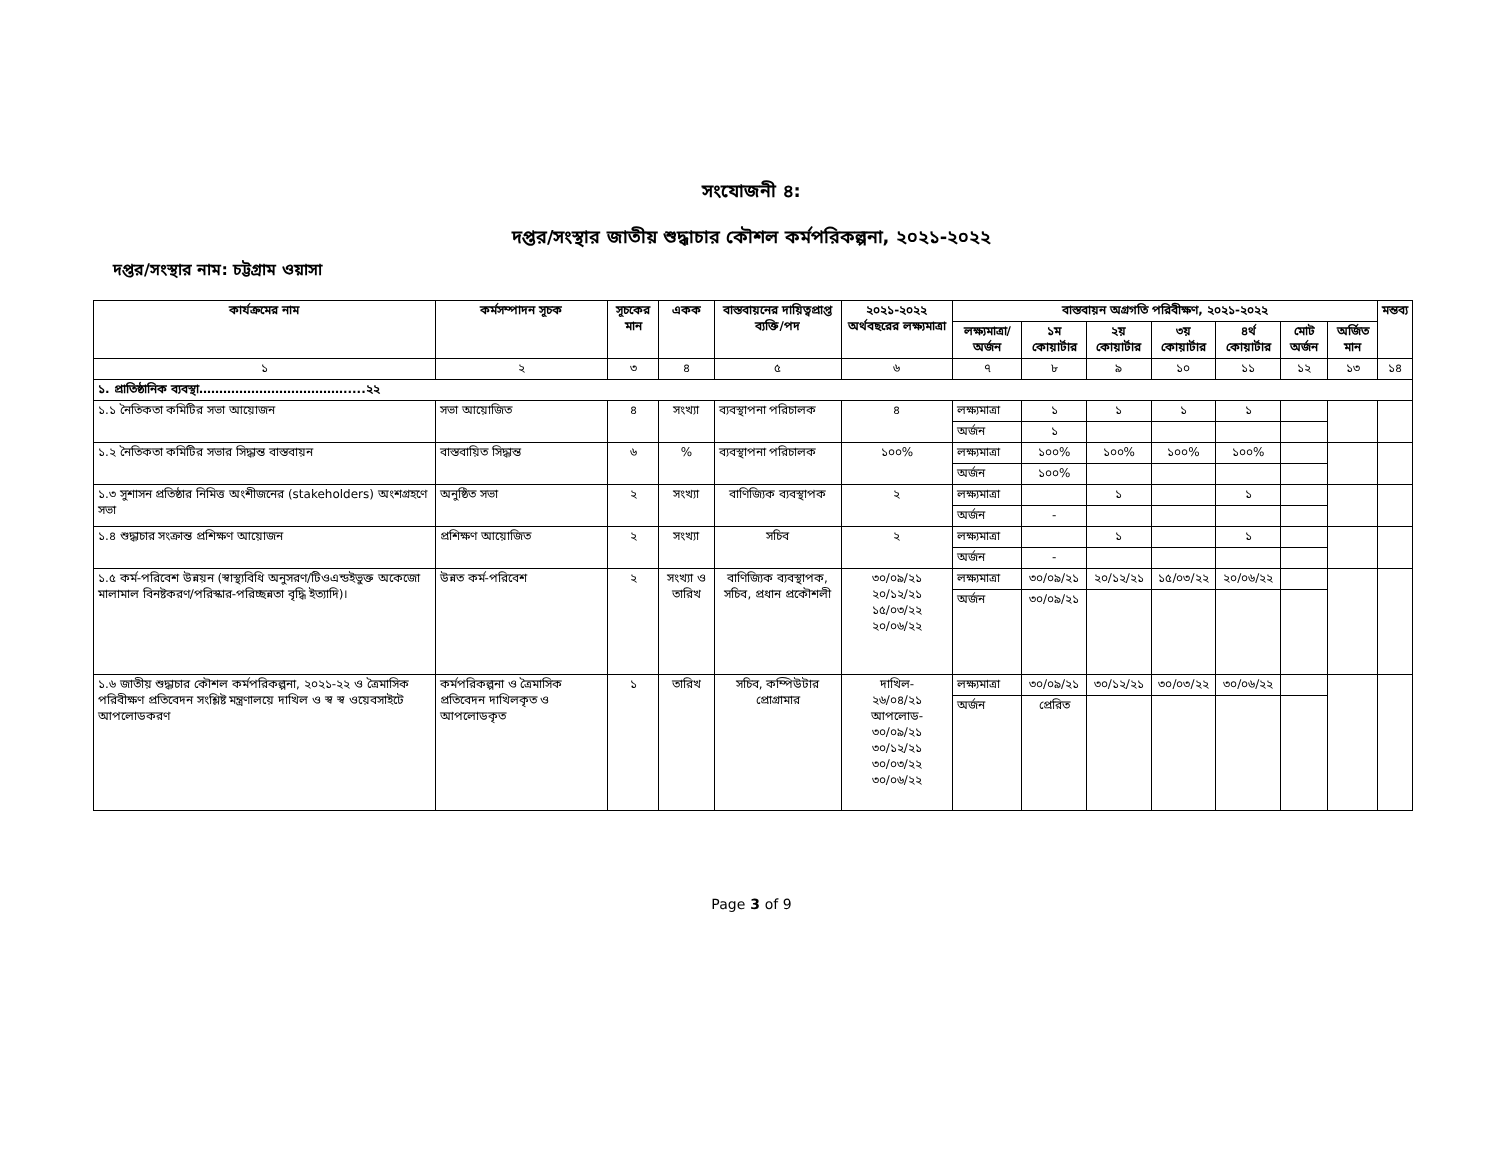সংযোজনী ৪:
দপ্তর/সংস্থার জাতীয় শুদ্ধাচার কৌশল কর্মপরিকল্পনা, ২০২১-২০২২
দপ্তর/সংস্থার নাম: চট্টগ্রাম ওয়াসা
| কার্যক্রমের নাম | কর্মসম্পাদন সূচক | সূচকের মান | একক | বাস্তবায়নের দায়িত্বপ্রাপ্ত ব্যক্তি/পদ | ২০২১-২০২২ অর্থবছরের লক্ষ্যমাত্রা | বাস্তবায়ন অগ্রগতি পরিবীক্ষণ, ২০২১-২০২২ | | | | | | | মন্তব্য |
| --- | --- | --- | --- | --- | --- | --- | --- | --- | --- | --- | --- | --- | --- |
| | | | | | | লক্ষ্যমাত্রা/ অর্জন | ১ম কোয়ার্টার | ২য় কোয়ার্টার | ৩য় কোয়ার্টার | ৪র্থ কোয়ার্টার | মোট অর্জন | অর্জিত মান | |
| ১ | ২ | ৩ | ৪ | ৫ | ৬ | ৭ | ৮ | ৯ | ১০ | ১১ | ১২ | ১৩ | ১৪ |
| ১. প্রাতিষ্ঠানিক ব্যবস্থা……………………………….....২২ | | | | | | | | | | | | | |
| ১.১ নৈতিকতা কমিটির সভা আয়োজন | সভা আয়োজিত | ৪ | সংখ্যা | ব্যবস্থাপনা পরিচালক | ৪ | লক্ষ্যমাত্রা | ১ | ১ | ১ | ১ | | | |
| | | | | | | অর্জন | ১ | | | | | | |
| ১.২ নৈতিকতা কমিটির সভার সিদ্ধান্ত বাস্তবায়ন | বাস্তবায়িত সিদ্ধান্ত | ৬ | % | ব্যবস্থাপনা পরিচালক | ১০০% | লক্ষ্যমাত্রা | ১০০% | ১০০% | ১০০% | ১০০% | | | |
| | | | | | | অর্জন | ১০০% | | | | | | |
| ১.৩ সুশাসন প্রতিষ্ঠার নিমিত্ত অংশীজনের (stakeholders) অংশগ্রহণে সভা | অনুষ্ঠিত সভা | ২ | সংখ্যা | বাণিজ্যিক ব্যবস্থাপক | ২ | লক্ষ্যমাত্রা | | ১ | | ১ | | | |
| | | | | | | অর্জন | - | | | | | | |
| ১.৪ শুদ্ধাচার সংক্রান্ত প্রশিক্ষণ আয়োজন | প্রশিক্ষণ আয়োজিত | ২ | সংখ্যা | সচিব | ২ | লক্ষ্যমাত্রা | | ১ | | ১ | | | |
| | | | | | | অর্জন | - | | | | | | |
| ১.৫ কর্ম-পরিবেশ উন্নয়ন (স্বাস্থ্যবিধি অনুসরণ/টিওএন্ডইভুক্ত অকেজো মালামাল বিনষ্টকরণ/পরিস্কার-পরিচ্ছন্নতা বৃদ্ধি ইত্যাদি)। | উন্নত কর্ম-পরিবেশ | ২ | সংখ্যা ও তারিখ | বাণিজ্যিক ব্যবস্থাপক, সচিব, প্রধান প্রকৌশলী | ৩০/০৯/২১ ২০/১২/২১ ১৫/০৩/২২ ২০/০৬/২২ | লক্ষ্যমাত্রা | ৩০/০৯/২১ | ২০/১২/২১ | ১৫/০৩/২২ | ২০/০৬/২২ | | | |
| | | | | | | অর্জন | ৩০/০৯/২১ | | | | | | |
| ১.৬ জাতীয় শুদ্ধাচার কৌশল কর্মপরিকল্পনা, ২০২১-২২ ও ত্রৈমাসিক পরিবীক্ষণ প্রতিবেদন সংশ্লিষ্ট মন্ত্রণালয়ে দাখিল ও স্ব স্ব ওয়েবসাইটে আপলোডকরণ | কর্মপরিকল্পনা ও ত্রৈমাসিক প্রতিবেদন দাখিলকৃত ও আপলোডকৃত | ১ | তারিখ | সচিব, কম্পিউটার প্রোগ্রামার | দাখিল- ২৬/০৪/২১ আপলোড- ৩০/০৯/২১ ৩০/১২/২১ ৩০/০৩/২২ ৩০/০৬/২২ | লক্ষ্যমাত্রা | ৩০/০৯/২১ | ৩০/১২/২১ | ৩০/০৩/২২ | ৩০/০৬/২২ | | | |
| | | | | | | অর্জন | প্রেরিত | | | | | | |
Page 3 of 9